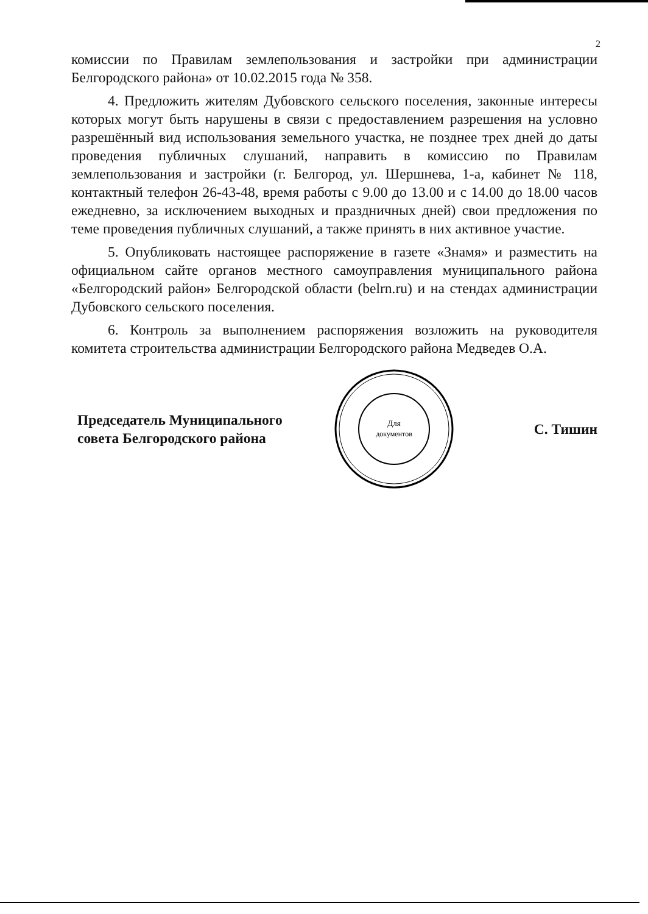2
комиссии по Правилам землепользования и застройки при администрации Белгородского района» от 10.02.2015 года № 358.
4. Предложить жителям Дубовского сельского поселения, законные интересы которых могут быть нарушены в связи с предоставлением разрешения на условно разрешённый вид использования земельного участка, не позднее трех дней до даты проведения публичных слушаний, направить в комиссию по Правилам землепользования и застройки (г. Белгород, ул. Шершнева, 1-а, кабинет № 118, контактный телефон 26-43-48, время работы с 9.00 до 13.00 и с 14.00 до 18.00 часов ежедневно, за исключением выходных и праздничных дней) свои предложения по теме проведения публичных слушаний, а также принять в них активное участие.
5. Опубликовать настоящее распоряжение в газете «Знамя» и разместить на официальном сайте органов местного самоуправления муниципального района «Белгородский район» Белгородской области (belrn.ru) и на стендах администрации Дубовского сельского поселения.
6. Контроль за выполнением распоряжения возложить на руководителя комитета строительства администрации Белгородского района Медведев О.А.
Председатель Муниципального
совета Белгородского района
Для
документов
С. Тишин